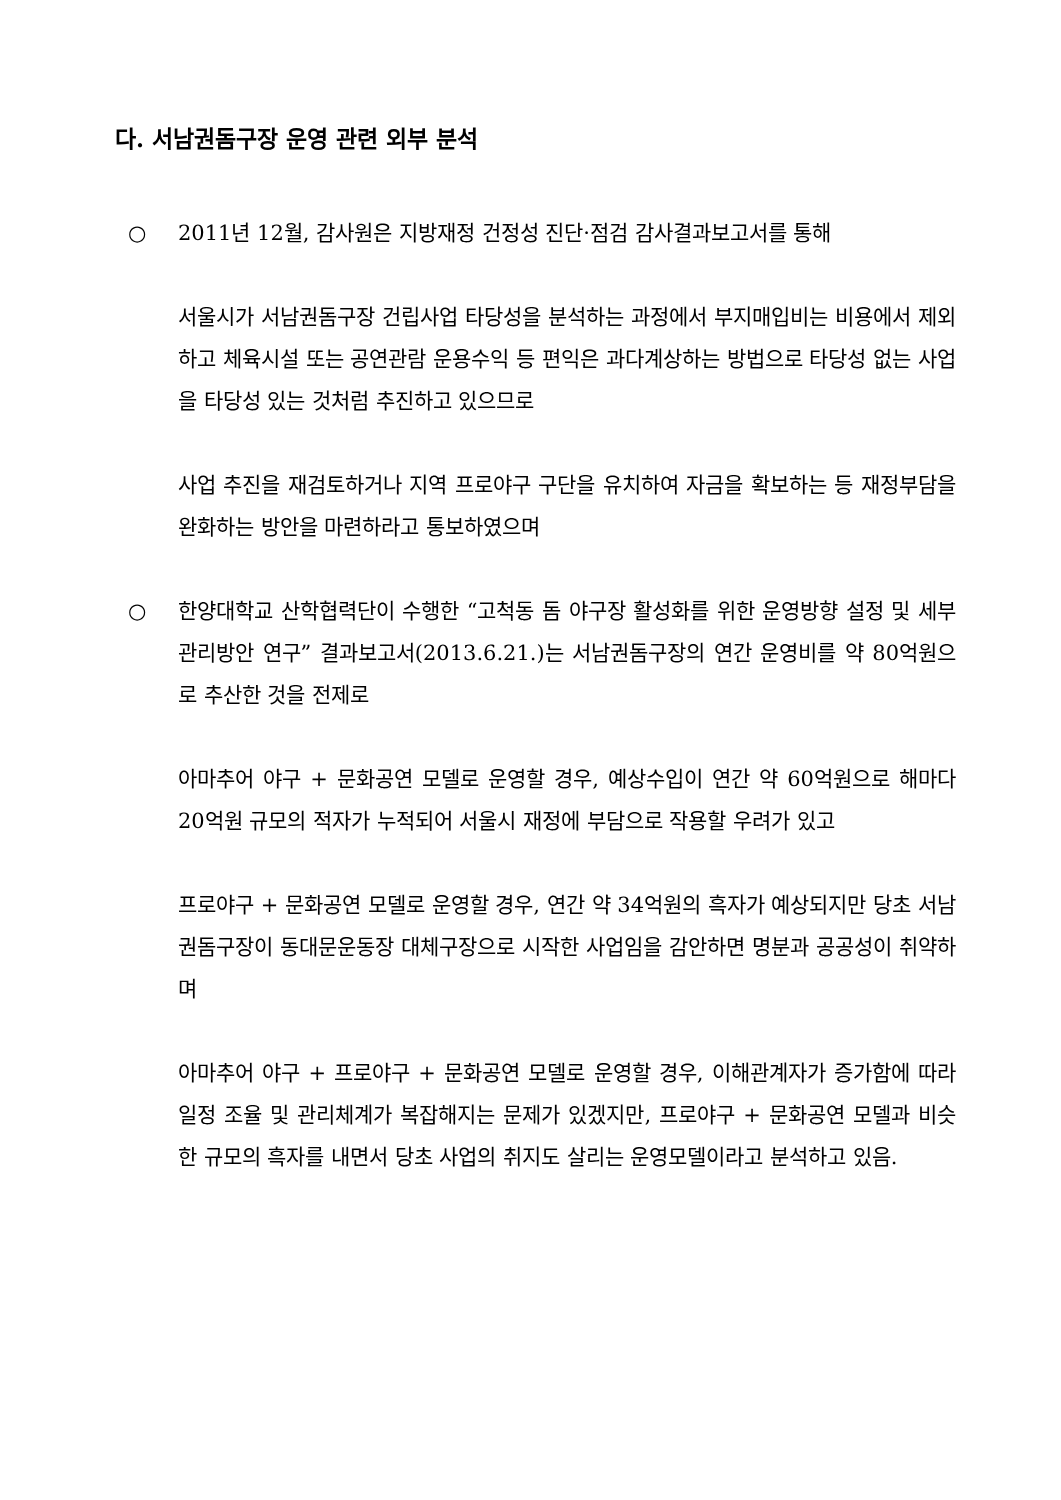다. 서남권돔구장 운영 관련 외부 분석
○ 2011년 12월, 감사원은 지방재정 건정성 진단·점검 감사결과보고서를 통해
서울시가 서남권돔구장 건립사업 타당성을 분석하는 과정에서 부지매입비는 비용에서 제외하고 체육시설 또는 공연관람 운용수익 등 편익은 과다계상하는 방법으로 타당성 없는 사업을 타당성 있는 것처럼 추진하고 있으므로
사업 추진을 재검토하거나 지역 프로야구 구단을 유치하여 자금을 확보하는 등 재정부담을 완화하는 방안을 마련하라고 통보하였으며
○ 한양대학교 산학협력단이 수행한 “고척동 돔 야구장 활성화를 위한 운영방향 설정 및 세부관리방안 연구” 결과보고서(2013.6.21.)는 서남권돔구장의 연간 운영비를 약 80억원으로 추산한 것을 전제로
아마추어 야구 + 문화공연 모델로 운영할 경우, 예상수입이 연간 약 60억원으로 해마다 20억원 규모의 적자가 누적되어 서울시 재정에 부담으로 작용할 우려가 있고
프로야구 + 문화공연 모델로 운영할 경우, 연간 약 34억원의 흑자가 예상되지만 당초 서남권돔구장이 동대문운동장 대체구장으로 시작한 사업임을 감안하면 명분과 공공성이 취약하며
아마추어 야구 + 프로야구 + 문화공연 모델로 운영할 경우, 이해관계자가 증가함에 따라 일정 조율 및 관리체계가 복잡해지는 문제가 있겠지만, 프로야구 + 문화공연 모델과 비슷한 규모의 흑자를 내면서 당초 사업의 취지도 살리는 운영모델이라고 분석하고 있음.